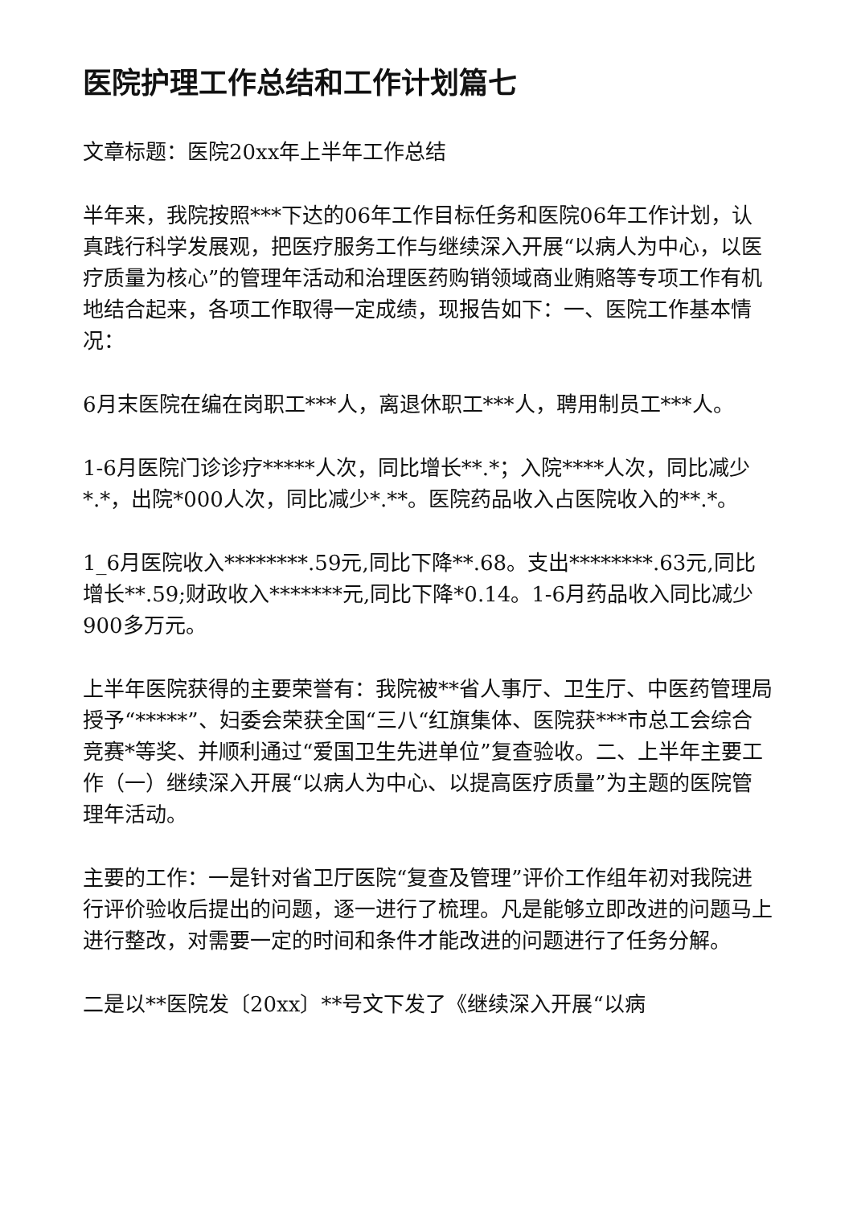医院护理工作总结和工作计划篇七
文章标题：医院20xx年上半年工作总结
半年来，我院按照***下达的06年工作目标任务和医院06年工作计划，认真践行科学发展观，把医疗服务工作与继续深入开展“以病人为中心，以医疗质量为核心”的管理年活动和治理医药购销领域商业贿赂等专项工作有机地结合起来，各项工作取得一定成绩，现报告如下：一、医院工作基本情况：
6月末医院在编在岗职工***人，离退休职工***人，聘用制员工***人。
1-6月医院门诊诊疗*****人次，同比增长**.*；入院****人次，同比减少*.*，出院*000人次，同比减少*.**。医院药品收入占医院收入的**.*。
1_6月医院收入********.59元,同比下降**.68。支出********.63元,同比增长**.59;财政收入*******元,同比下降*0.14。1-6月药品收入同比减少900多万元。
上半年医院获得的主要荣誉有：我院被**省人事厅、卫生厅、中医药管理局授予“*****”、妇委会荣获全国“三八“红旗集体、医院获***市总工会综合竞赛*等奖、并顺利通过“爱国卫生先进单位”复查验收。二、上半年主要工作（一）继续深入开展“以病人为中心、以提高医疗质量”为主题的医院管理年活动。
主要的工作：一是针对省卫厅医院“复查及管理”评价工作组年初对我院进行评价验收后提出的问题，逐一进行了梳理。凡是能够立即改进的问题马上进行整改，对需要一定的时间和条件才能改进的问题进行了任务分解。
二是以**医院发〔20xx〕**号文下发了《继续深入开展“以病